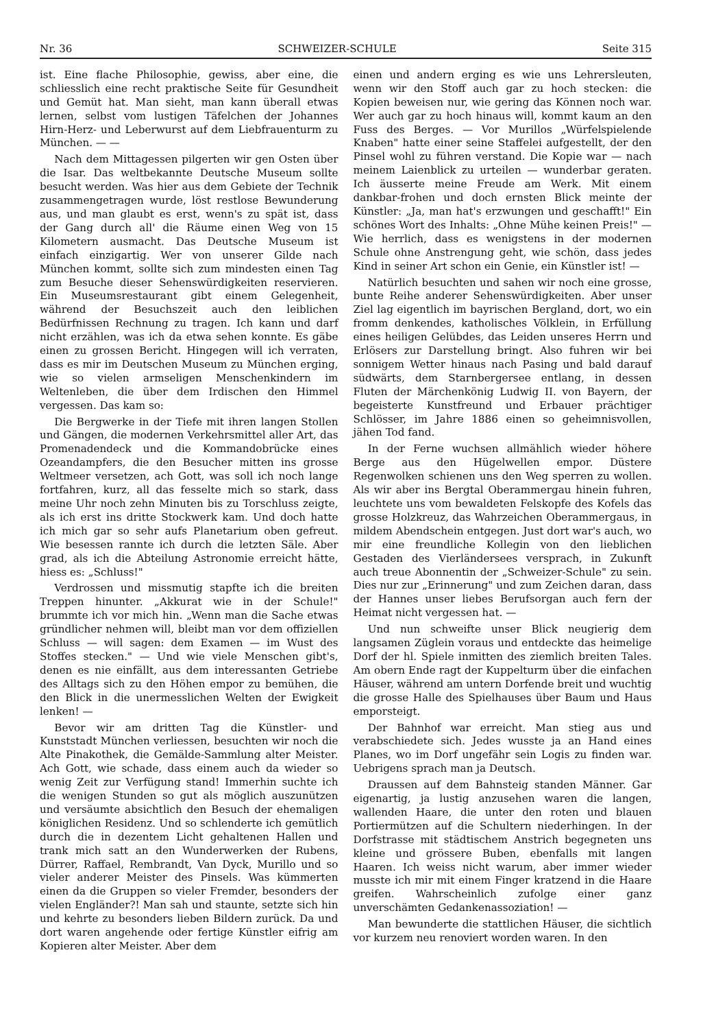Nr. 36 SCHWEIZER-SCHULE Seite 315
ist. Eine flache Philosophie, gewiss, aber eine, die schliesslich eine recht praktische Seite für Gesundheit und Gemüt hat. Man sieht, man kann überall etwas lernen, selbst vom lustigen Täfelchen der Johannes Hirn-Herz- und Leberwurst auf dem Liebfrauenturm zu München. — —
Nach dem Mittagessen pilgerten wir gen Osten über die Isar. Das weltbekannte Deutsche Museum sollte besucht werden. Was hier aus dem Gebiete der Technik zusammengetragen wurde, löst restlose Bewunderung aus, und man glaubt es erst, wenn's zu spät ist, dass der Gang durch all' die Räume einen Weg von 15 Kilometern ausmacht. Das Deutsche Museum ist einfach einzigartig. Wer von unserer Gilde nach München kommt, sollte sich zum mindesten einen Tag zum Besuche dieser Sehenswürdigkeiten reservieren. Ein Museumsrestaurant gibt einem Gelegenheit, während der Besuchszeit auch den leiblichen Bedürfnissen Rechnung zu tragen. Ich kann und darf nicht erzählen, was ich da etwa sehen konnte. Es gäbe einen zu grossen Bericht. Hingegen will ich verraten, dass es mir im Deutschen Museum zu München erging, wie so vielen armseligen Menschenkindern im Weltenleben, die über dem Irdischen den Himmel vergessen. Das kam so:
Die Bergwerke in der Tiefe mit ihren langen Stollen und Gängen, die modernen Verkehrsmittel aller Art, das Promenadendeck und die Kommandobrücke eines Ozeandampfers, die den Besucher mitten ins grosse Weltmeer versetzen, ach Gott, was soll ich noch lange fortfahren, kurz, all das fesselte mich so stark, dass meine Uhr noch zehn Minuten bis zu Torschluss zeigte, als ich erst ins dritte Stockwerk kam. Und doch hatte ich mich gar so sehr aufs Planetarium oben gefreut. Wie besessen rannte ich durch die letzten Säle. Aber grad, als ich die Abteilung Astronomie erreicht hätte, hiess es: „Schluss!"
Verdrossen und missmutig stapfte ich die breiten Treppen hinunter. „Akkurat wie in der Schule!" brummte ich vor mich hin. „Wenn man die Sache etwas gründlicher nehmen will, bleibt man vor dem offiziellen Schluss — will sagen: dem Examen — im Wust des Stoffes stecken." — Und wie viele Menschen gibt's, denen es nie einfällt, aus dem interessanten Getriebe des Alltags sich zu den Höhen empor zu bemühen, die den Blick in die unermesslichen Welten der Ewigkeit lenken! —
Bevor wir am dritten Tag die Künstler- und Kunststadt München verliessen, besuchten wir noch die Alte Pinakothek, die Gemälde-Sammlung alter Meister. Ach Gott, wie schade, dass einem auch da wieder so wenig Zeit zur Verfügung stand! Immerhin suchte ich die wenigen Stunden so gut als möglich auszunützen und versäumte absichtlich den Besuch der ehemaligen königlichen Residenz. Und so schlenderte ich gemütlich durch die in dezentem Licht gehaltenen Hallen und trank mich satt an den Wunderwerken der Rubens, Dürrer, Raffael, Rembrandt, Van Dyck, Murillo und so vieler anderer Meister des Pinsels. Was kümmerten einen da die Gruppen so vieler Fremder, besonders der vielen Engländer?! Man sah und staunte, setzte sich hin und kehrte zu besonders lieben Bildern zurück. Da und dort waren angehende oder fertige Künstler eifrig am Kopieren alter Meister. Aber dem
einen und andern erging es wie uns Lehrersleuten, wenn wir den Stoff auch gar zu hoch stecken: die Kopien beweisen nur, wie gering das Können noch war. Wer auch gar zu hoch hinaus will, kommt kaum an den Fuss des Berges. — Vor Murillos „Würfelspielende Knaben" hatte einer seine Staffelei aufgestellt, der den Pinsel wohl zu führen verstand. Die Kopie war — nach meinem Laienblick zu urteilen — wunderbar geraten. Ich äusserte meine Freude am Werk. Mit einem dankbar-frohen und doch ernsten Blick meinte der Künstler: „Ja, man hat's erzwungen und geschafft!" Ein schönes Wort des Inhalts: „Ohne Mühe keinen Preis!" — Wie herrlich, dass es wenigstens in der modernen Schule ohne Anstrengung geht, wie schön, dass jedes Kind in seiner Art schon ein Genie, ein Künstler ist! —
Natürlich besuchten und sahen wir noch eine grosse, bunte Reihe anderer Sehenswürdigkeiten. Aber unser Ziel lag eigentlich im bayrischen Bergland, dort, wo ein fromm denkendes, katholisches Völklein, in Erfüllung eines heiligen Gelübdes, das Leiden unseres Herrn und Erlösers zur Darstellung bringt. Also fuhren wir bei sonnigem Wetter hinaus nach Pasing und bald darauf südwärts, dem Starnbergersee entlang, in dessen Fluten der Märchenkönig Ludwig II. von Bayern, der begeisterte Kunstfreund und Erbauer prächtiger Schlösser, im Jahre 1886 einen so geheimnisvollen, jähen Tod fand.
In der Ferne wuchsen allmählich wieder höhere Berge aus den Hügelwellen empor. Düstere Regenwolken schienen uns den Weg sperren zu wollen. Als wir aber ins Bergtal Oberammergau hinein fuhren, leuchtete uns vom bewaldeten Felskopfe des Kofels das grosse Holzkreuz, das Wahrzeichen Oberammergaus, in mildem Abendschein entgegen. Just dort war's auch, wo mir eine freundliche Kollegin von den lieblichen Gestaden des Vierländersees versprach, in Zukunft auch treue Abonnentin der „Schweizer-Schule" zu sein. Dies nur zur „Erinnerung" und zum Zeichen daran, dass der Hannes unser liebes Berufsorgan auch fern der Heimat nicht vergessen hat. —
Und nun schweifte unser Blick neugierig dem langsamen Züglein voraus und entdeckte das heimelige Dorf der hl. Spiele inmitten des ziemlich breiten Tales. Am obern Ende ragt der Kuppelturm über die einfachen Häuser, während am untern Dorfende breit und wuchtig die grosse Halle des Spielhauses über Baum und Haus emporsteigt.
Der Bahnhof war erreicht. Man stieg aus und verabschiedete sich. Jedes wusste ja an Hand eines Planes, wo im Dorf ungefähr sein Logis zu finden war. Uebrigens sprach man ja Deutsch.
Draussen auf dem Bahnsteig standen Männer. Gar eigenartig, ja lustig anzusehen waren die langen, wallenden Haare, die unter den roten und blauen Portiermützen auf die Schultern niederhingen. In der Dorfstrasse mit städtischem Anstrich begegneten uns kleine und grössere Buben, ebenfalls mit langen Haaren. Ich weiss nicht warum, aber immer wieder musste ich mir mit einem Finger kratzend in die Haare greifen. Wahrscheinlich zufolge einer ganz unverschämten Gedankenassoziation! —
Man bewunderte die stattlichen Häuser, die sichtlich vor kurzem neu renoviert worden waren. In den